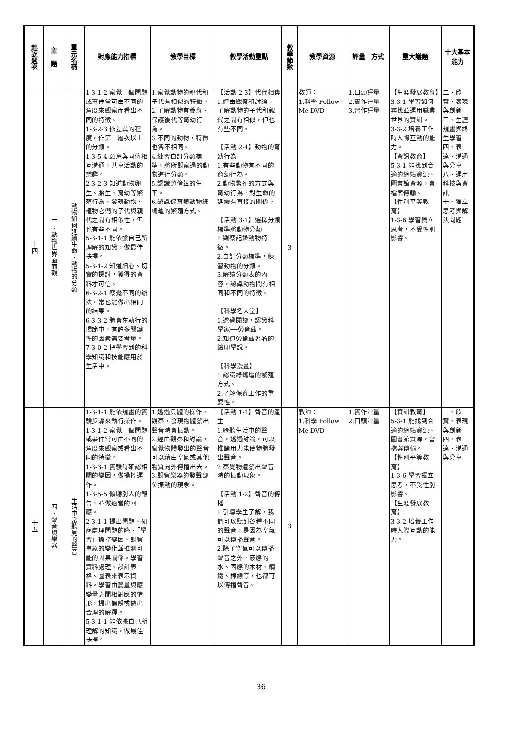| 起訖週次 | 主 題 | 單元名稱 | 對應能力指標 | 教學目標 | 教學活動重點 | 教學節數 | 教學資源 | 評量 方式 | 重大議題 | 十大基本能力 |
| --- | --- | --- | --- | --- | --- | --- | --- | --- | --- | --- |
| 十四 | 三、動物世界面面觀 | 動物如何延續生命、動物的分類 | 1-3-1-2 察覺一個問題或事件常可由不同的角度來觀察而看出不同的特徵。 1-3-2-3 依差異的程度，作第二層次以上的分類。 1-3-5-4 願意與同儕相互溝通，共享活動的樂趣。 2-3-2-3 知道動物卵生、胎生、育幼等繁殖行為，發現動物、植物它們的子代與親代之間有相似性，但也有些不同。 5-3-1-1 能依據自己所理解的知識，做最佳抉擇。 5-3-1-2 知道細心、切實的探討，獲得的資料才可信。 6-3-2-1 察覺不同的辦法，常也能做出相同的結果。 6-3-3-2 體會在執行的環節中，有許多關鍵性的因素需要考量。 7-3-0-2 把學習到的科學知識和技能應用於生活中。 | 1.察覺動物的親代和子代有相似的特徵。 2.了解動物有養育、保護後代等育幼行為。 3.不同的動物，特徵也各不相同。 4.練習自訂分類標準，將所觀察過的動物進行分類。 5.認識勞倫茲的生平。 6.認識保育類動物綠蠵龜的繁殖方式。 | 【活動 2-3】代代相傳 1.經由觀察和討論，了解動物的子代和親代之間有相似，但也有些不同。 【活動 2-4】動物的育幼行為 1.有些動物有不同的育幼行為。 2.動物繁殖的方式與育幼行為，對生命的延續有直接的關係。 【活動 3-1】選擇分類標準將動物分類 1.觀察記錄動物特徵。 2.自訂分類標準，練習動物的分類。 3.解讀分類表的內容，認識動物間有相同和不同的特徵。 【科學名人堂】 1.透過閱讀，認識科學家──勞倫茲。 2.知道勞倫茲著名的銘印學說。 【科學漫畫】 1.認識綠蠵龜的繁殖方式。 2.了解保育工作的重要性。 | 3 | 教師： 1.科學 Follow Me DVD | 1.口頭評量 2.實作評量 3.習作評量 | 【生涯發展教育】3-3-1 學習如何尋找並運用職業世界的資訊。 3-3-2 培養工作時人際互動的能力。 【資訊教育】 5-3-1 能找到合適的網站資源、圖書館資源，會檔案傳輸。 【性別平等教育】 1-3-6 學習獨立思考，不受性別影響。 | 二、欣賞、表現與創新 三、生涯規畫與終生學習 四、表達、溝通與分享 八、運用科技與資訊 十、獨立思考與解決問題 |
| 十五 | 四、聲音與樂器 | 生活中常聽見的聲音 | 1-3-1-1 能依規畫的實驗步驟來執行操作。 1-3-1-2 察覺一個問題或事件常可由不同的角度來觀察或看出不同的特徵。 1-3-3-1 實驗時確認相關的變因，做操控運作。 1-3-5-5 傾聽別人的報告，並做適當的回應。 2-3-1-1 提出問題、研商處理問題的略、「學習」操控變因、觀察事象的變化並推測可能的因果關係。學習資料處理、設計表格、圖表來表示資料。學習由變量與應變量之間相對應的情形，提出假設或做出合理的解釋。 5-3-1-1 能依據自己所理解的知識，做最佳抉擇。 | 1.透過具體的操作、觀察，發現物體發出聲音時會振動。 2.經由觀察和討論，察覺物體發出的聲音可以藉由空氣或其他物質向外傳播出去。 3.觀察樂器的發聲部位振動的現象。 | 【活動 1-1】聲音的產生 1.聆聽生活中的聲音，透過討論，可以推論用力能使物體發出聲音。 2.察覺物體發出聲音時的振動現象。 【活動 1-2】聲音的傳播 1.引導學生了解，我們可以聽到各種不同的聲音，是因為空氣可以傳播聲音。 2.除了空氣可以傳播聲音之外，液態的水、固態的木材、鋼鐵、棉線等，也都可以傳播聲音。 | 3 | 教師： 1.科學 Follow Me DVD | 1.實作評量 2.口頭評量 | 【資訊教育】 5-3-1 能找到合適的網站資源、圖書館資源，會檔案傳輸。 【性別平等教育】 1-3-6 學習獨立思考，不受性別影響。 【生涯發展教育】 3-3-2 培養工作時人際互動的能力。 | 二、欣賞、表現與創新 四、表達、溝通與分享 |
36